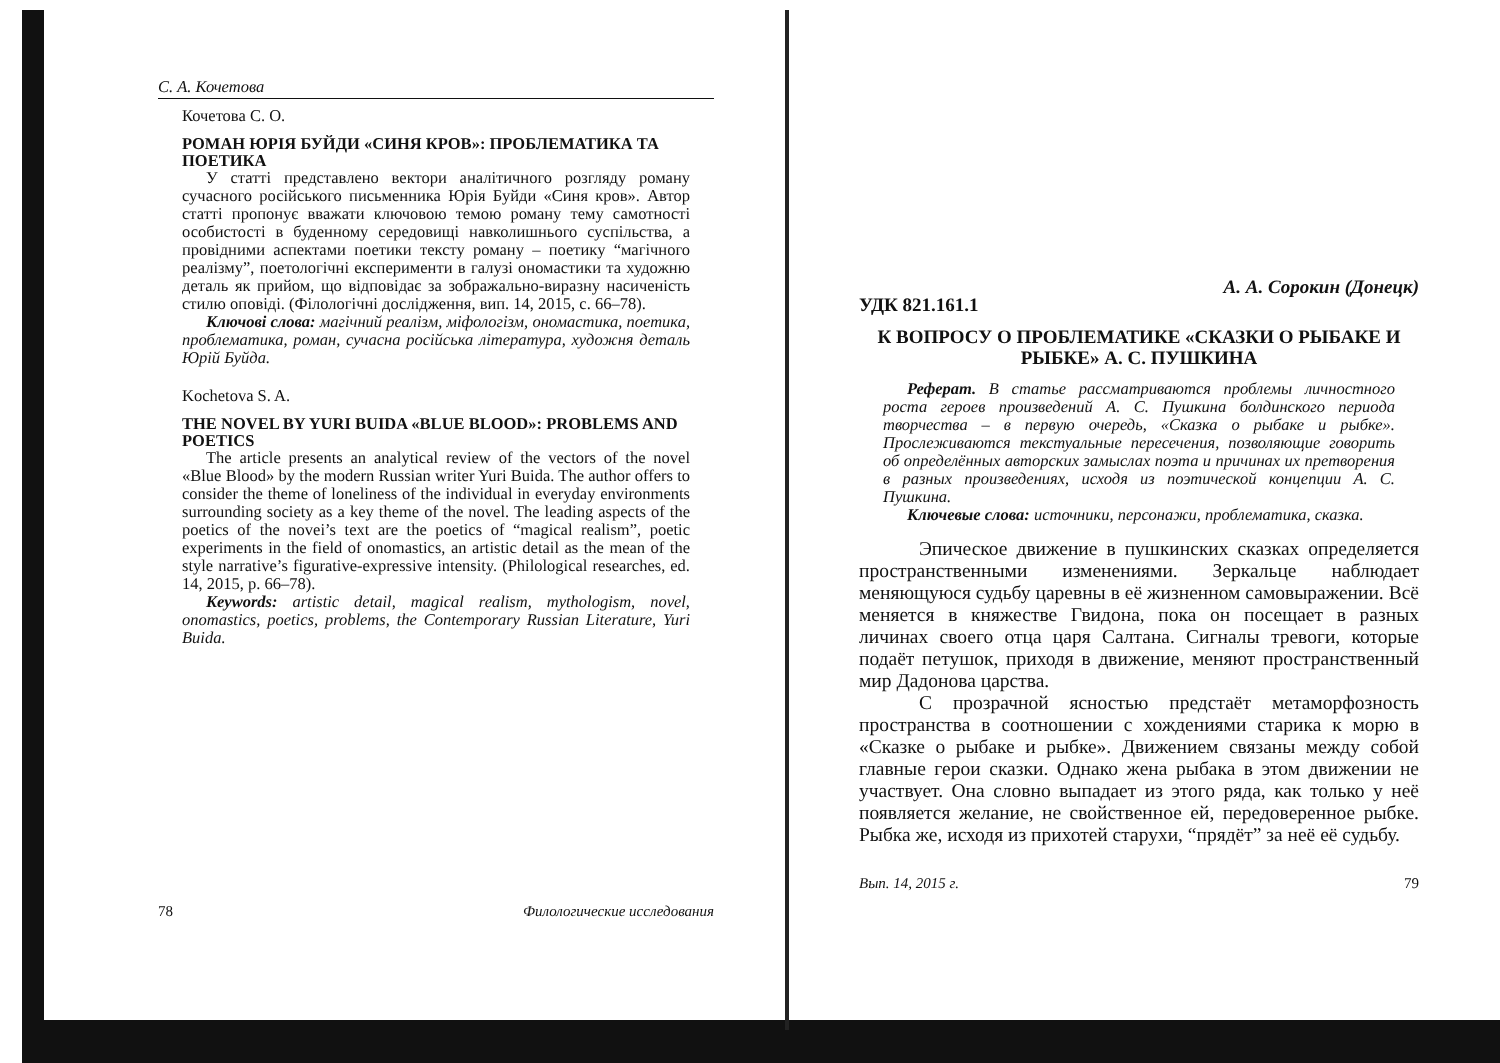С. А. Кочетова
Кочетова С. О.
РОМАН ЮРІЯ БУЙДИ «СИНЯ КРОВ»: ПРОБЛЕМАТИКА ТА ПОЕТИКА
У статті представлено вектори аналітичного розгляду роману сучасного російського письменника Юрія Буйди «Синя кров». Автор статті пропонує вважати ключовою темою роману тему самотності особистості в буденному середовищі навколишнього суспільства, а провідними аспектами поетики тексту роману – поетику “магічного реалізму”, поетологічні експерименти в галузі ономастики та художню деталь як прийом, що відповідає за зображально-виразну насиченість стилю оповіді. (Філологічні дослідження, вип. 14, 2015, с. 66–78).
Ключові слова: магічний реалізм, міфологізм, ономастика, поетика, проблематика, роман, сучасна російська література, художня деталь Юрій Буйда.
Kochetova S. A.
THE NOVEL BY YURI BUIDA «BLUE BLOOD»: PROBLEMS AND POETICS
The article presents an analytical review of the vectors of the novel «Blue Blood» by the modern Russian writer Yuri Buida. The author offers to consider the theme of loneliness of the individual in everyday environments surrounding society as a key theme of the novel. The leading aspects of the poetics of the novei’s text are the poetics of “magical realism”, poetic experiments in the field of onomastics, an artistic detail as the mean of the style narrative’s figurative-expressive intensity. (Philological researches, ed. 14, 2015, p. 66–78).
Keywords: artistic detail, magical realism, mythologism, novel, onomastics, poetics, problems, the Contemporary Russian Literature, Yuri Buida.
78 Филологические исследования
А. А. Сорокин (Донецк)
УДК 821.161.1
К ВОПРОСУ О ПРОБЛЕМАТИКЕ «СКАЗКИ О РЫБАКЕ И РЫБКЕ» А. С. ПУШКИНА
Реферат. В статье рассматриваются проблемы личностного роста героев произведений А. С. Пушкина болдинского периода творчества – в первую очередь, «Сказка о рыбаке и рыбке». Прослеживаются текстуальные пересечения, позволяющие говорить об определённых авторских замыслах поэта и причинах их претворения в разных произведениях, исходя из поэтической концепции А. С. Пушкина.
Ключевые слова: источники, персонажи, проблематика, сказка.
Эпическое движение в пушкинских сказках определяется пространственными изменениями. Зеркальце наблюдает меняющуюся судьбу царевны в её жизненном самовыражении. Всё меняется в княжестве Гвидона, пока он посещает в разных личинах своего отца царя Салтана. Сигналы тревоги, которые подаёт петушок, приходя в движение, меняют пространственный мир Дадонова царства.
С прозрачной ясностью предстаёт метаморфозность пространства в соотношении с хождениями старика к морю в «Сказке о рыбаке и рыбке». Движением связаны между собой главные герои сказки. Однако жена рыбака в этом движении не участвует. Она словно выпадает из этого ряда, как только у неё появляется желание, не свойственное ей, передоверенное рыбке. Рыбка же, исходя из прихотей старухи, “прядёт” за неё её судьбу.
Вып. 14, 2015 г. 79